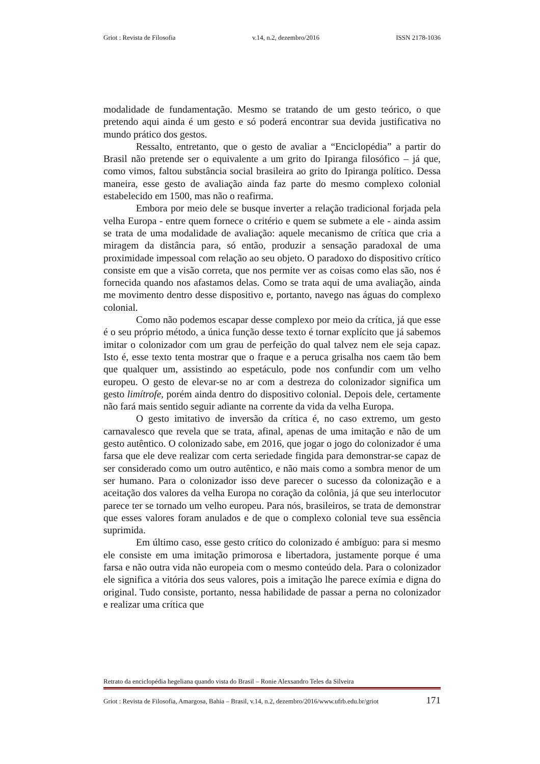Griot : Revista de Filosofia v.14, n.2, dezembro/2016 ISSN 2178-1036
modalidade de fundamentação. Mesmo se tratando de um gesto teórico, o que pretendo aqui ainda é um gesto e só poderá encontrar sua devida justificativa no mundo prático dos gestos.
Ressalto, entretanto, que o gesto de avaliar a “Enciclopédia” a partir do Brasil não pretende ser o equivalente a um grito do Ipiranga filosófico – já que, como vimos, faltou substância social brasileira ao grito do Ipiranga político. Dessa maneira, esse gesto de avaliação ainda faz parte do mesmo complexo colonial estabelecido em 1500, mas não o reafirma.
Embora por meio dele se busque inverter a relação tradicional forjada pela velha Europa - entre quem fornece o critério e quem se submete a ele - ainda assim se trata de uma modalidade de avaliação: aquele mecanismo de crítica que cria a miragem da distância para, só então, produzir a sensação paradoxal de uma proximidade impessoal com relação ao seu objeto. O paradoxo do dispositivo crítico consiste em que a visão correta, que nos permite ver as coisas como elas são, nos é fornecida quando nos afastamos delas. Como se trata aqui de uma avaliação, ainda me movimento dentro desse dispositivo e, portanto, navego nas águas do complexo colonial.
Como não podemos escapar desse complexo por meio da crítica, já que esse é o seu próprio método, a única função desse texto é tornar explícito que já sabemos imitar o colonizador com um grau de perfeição do qual talvez nem ele seja capaz. Isto é, esse texto tenta mostrar que o fraque e a peruca grisalha nos caem tão bem que qualquer um, assistindo ao espetáculo, pode nos confundir com um velho europeu. O gesto de elevar-se no ar com a destreza do colonizador significa um gesto limítrofe, porém ainda dentro do dispositivo colonial. Depois dele, certamente não fará mais sentido seguir adiante na corrente da vida da velha Europa.
O gesto imitativo de inversão da crítica é, no caso extremo, um gesto carnavalesco que revela que se trata, afinal, apenas de uma imitação e não de um gesto autêntico. O colonizado sabe, em 2016, que jogar o jogo do colonizador é uma farsa que ele deve realizar com certa seriedade fingida para demonstrar-se capaz de ser considerado como um outro autêntico, e não mais como a sombra menor de um ser humano. Para o colonizador isso deve parecer o sucesso da colonização e a aceitação dos valores da velha Europa no coração da colônia, já que seu interlocutor parece ter se tornado um velho europeu. Para nós, brasileiros, se trata de demonstrar que esses valores foram anulados e de que o complexo colonial teve sua essência suprimida.
Em último caso, esse gesto crítico do colonizado é ambíguo: para si mesmo ele consiste em uma imitação primorosa e libertadora, justamente porque é uma farsa e não outra vida não europeia com o mesmo conteúdo dela. Para o colonizador ele significa a vitória dos seus valores, pois a imitação lhe parece exímia e digna do original. Tudo consiste, portanto, nessa habilidade de passar a perna no colonizador e realizar uma crítica que
Retrato da enciclopédia hegeliana quando vista do Brasil – Ronie Alexsandro Teles da Silveira
Griot : Revista de Filosofia, Amargosa, Bahia – Brasil, v.14, n.2, dezembro/2016/www.ufrb.edu.br/griot 171